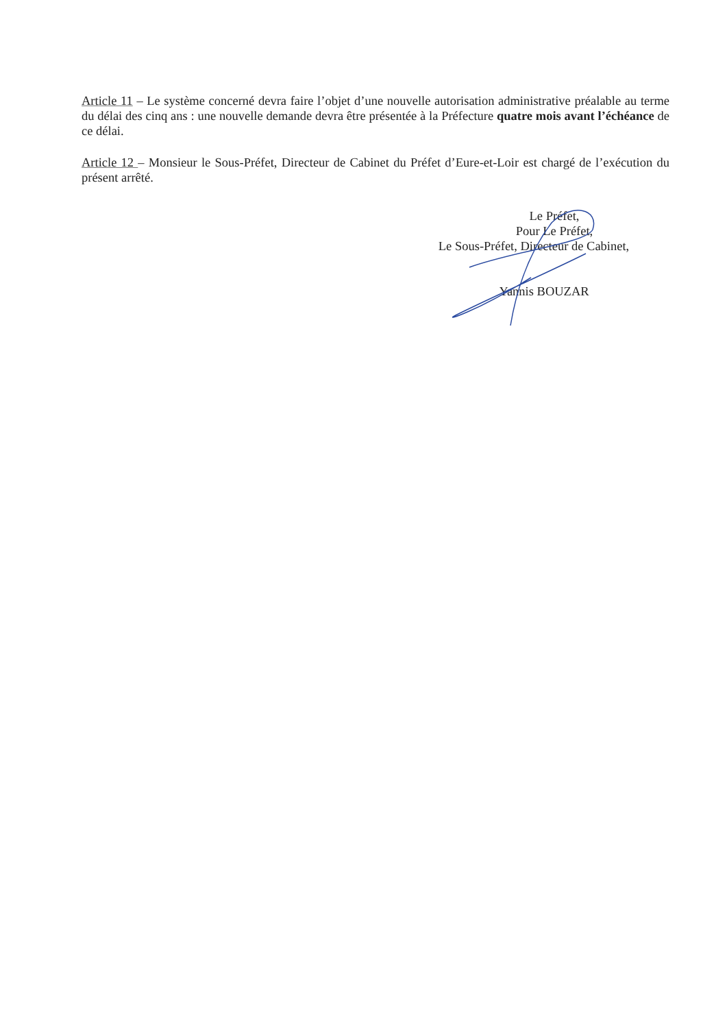Article 11 – Le système concerné devra faire l’objet d’une nouvelle autorisation administrative préalable au terme du délai des cinq ans : une nouvelle demande devra être présentée à la Préfecture quatre mois avant l’échéance de ce délai.
Article 12 – Monsieur le Sous-Préfet, Directeur de Cabinet du Préfet d’Eure-et-Loir est chargé de l’exécution du présent arrêté.
Le Préfet,
Pour Le Préfet,
Le Sous-Préfet, Directeur de Cabinet,
Yannis BOUZAR